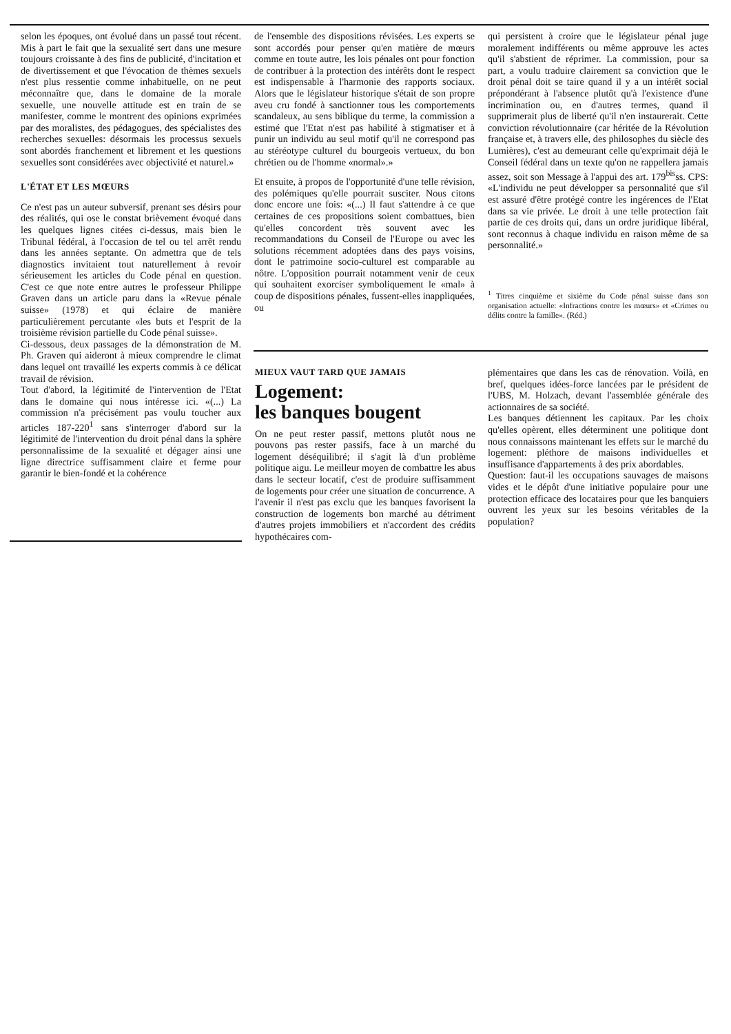selon les époques, ont évolué dans un passé tout récent. Mis à part le fait que la sexualité sert dans une mesure toujours croissante à des fins de publicité, d'incitation et de divertissement et que l'évocation de thèmes sexuels n'est plus ressentie comme inhabituelle, on ne peut méconnaître que, dans le domaine de la morale sexuelle, une nouvelle attitude est en train de se manifester, comme le montrent des opinions exprimées par des moralistes, des pédagogues, des spécialistes des recherches sexuelles: désormais les processus sexuels sont abordés franchement et librement et les questions sexuelles sont considérées avec objectivité et naturel.»
L'ÉTAT ET LES MŒURS
Ce n'est pas un auteur subversif, prenant ses désirs pour des réalités, qui ose le constat brièvement évoqué dans les quelques lignes citées ci-dessus, mais bien le Tribunal fédéral, à l'occasion de tel ou tel arrêt rendu dans les années septante. On admettra que de tels diagnostics invitaient tout naturellement à revoir sérieusement les articles du Code pénal en question. C'est ce que note entre autres le professeur Philippe Graven dans un article paru dans la «Revue pénale suisse» (1978) et qui éclaire de manière particulièrement percutante «les buts et l'esprit de la troisième révision partielle du Code pénal suisse».
Ci-dessous, deux passages de la démonstration de M. Ph. Graven qui aideront à mieux comprendre le climat dans lequel ont travaillé les experts commis à ce délicat travail de révision.
Tout d'abord, la légitimité de l'intervention de l'Etat dans le domaine qui nous intéresse ici. «(...) La commission n'a précisément pas voulu toucher aux articles 187-220<sup>1</sup> sans s'interroger d'abord sur la légitimité de l'intervention du droit pénal dans la sphère personnalissime de la sexualité et dégager ainsi une ligne directrice suffisamment claire et ferme pour garantir le bien-fondé et la cohérence
de l'ensemble des dispositions révisées. Les experts se sont accordés pour penser qu'en matière de mœurs comme en toute autre, les lois pénales ont pour fonction de contribuer à la protection des intérêts dont le respect est indispensable à l'harmonie des rapports sociaux. Alors que le législateur historique s'était de son propre aveu cru fondé à sanctionner tous les comportements scandaleux, au sens biblique du terme, la commission a estimé que l'Etat n'est pas habilité à stigmatiser et à punir un individu au seul motif qu'il ne correspond pas au stéréotype culturel du bourgeois vertueux, du bon chrétien ou de l'homme «normal».»
Et ensuite, à propos de l'opportunité d'une telle révision, des polémiques qu'elle pourrait susciter. Nous citons donc encore une fois: «(...) Il faut s'attendre à ce que certaines de ces propositions soient combattues, bien qu'elles concordent très souvent avec les recommandations du Conseil de l'Europe ou avec les solutions récemment adoptées dans des pays voisins, dont le patrimoine socio-culturel est comparable au nôtre. L'opposition pourrait notamment venir de ceux qui souhaitent exorciser symboliquement le «mal» à coup de dispositions pénales, fussent-elles inappliquées, ou
qui persistent à croire que le législateur pénal juge moralement indifférents ou même approuve les actes qu'il s'abstient de réprimer. La commission, pour sa part, a voulu traduire clairement sa conviction que le droit pénal doit se taire quand il y a un intérêt social prépondérant à l'absence plutôt qu'à l'existence d'une incrimination ou, en d'autres termes, quand il supprimerait plus de liberté qu'il n'en instaurerait. Cette conviction révolutionnaire (car héritée de la Révolution française et, à travers elle, des philosophes du siècle des Lumières), c'est au demeurant celle qu'exprimait déjà le Conseil fédéral dans un texte qu'on ne rappellera jamais assez, soit son Message à l'appui des art. 179<sup>bis</sup>ss. CPS: «L'individu ne peut développer sa personnalité que s'il est assuré d'être protégé contre les ingérences de l'Etat dans sa vie privée. Le droit à une telle protection fait partie de ces droits qui, dans un ordre juridique libéral, sont reconnus à chaque individu en raison même de sa personnalité.»
<sup>1</sup> Titres cinquième et sixième du Code pénal suisse dans son organisation actuelle: «Infractions contre les mœurs» et «Crimes ou délits contre la famille». (Réd.)
MIEUX VAUT TARD QUE JAMAIS
Logement:
les banques bougent
On ne peut rester passif, mettons plutôt nous ne pouvons pas rester passifs, face à un marché du logement déséquilibré; il s'agit là d'un problème politique aigu. Le meilleur moyen de combattre les abus dans le secteur locatif, c'est de produire suffisamment de logements pour créer une situation de concurrence. A l'avenir il n'est pas exclu que les banques favorisent la construction de logements bon marché au détriment d'autres projets immobiliers et n'accordent des crédits hypothécaires com-
plémentaires que dans les cas de rénovation. Voilà, en bref, quelques idées-force lancées par le président de l'UBS, M. Holzach, devant l'assemblée générale des actionnaires de sa société.
Les banques détiennent les capitaux. Par les choix qu'elles opèrent, elles déterminent une politique dont nous connaissons maintenant les effets sur le marché du logement: pléthore de maisons individuelles et insuffisance d'appartements à des prix abordables.
Question: faut-il les occupations sauvages de maisons vides et le dépôt d'une initiative populaire pour une protection efficace des locataires pour que les banquiers ouvrent les yeux sur les besoins véritables de la population?